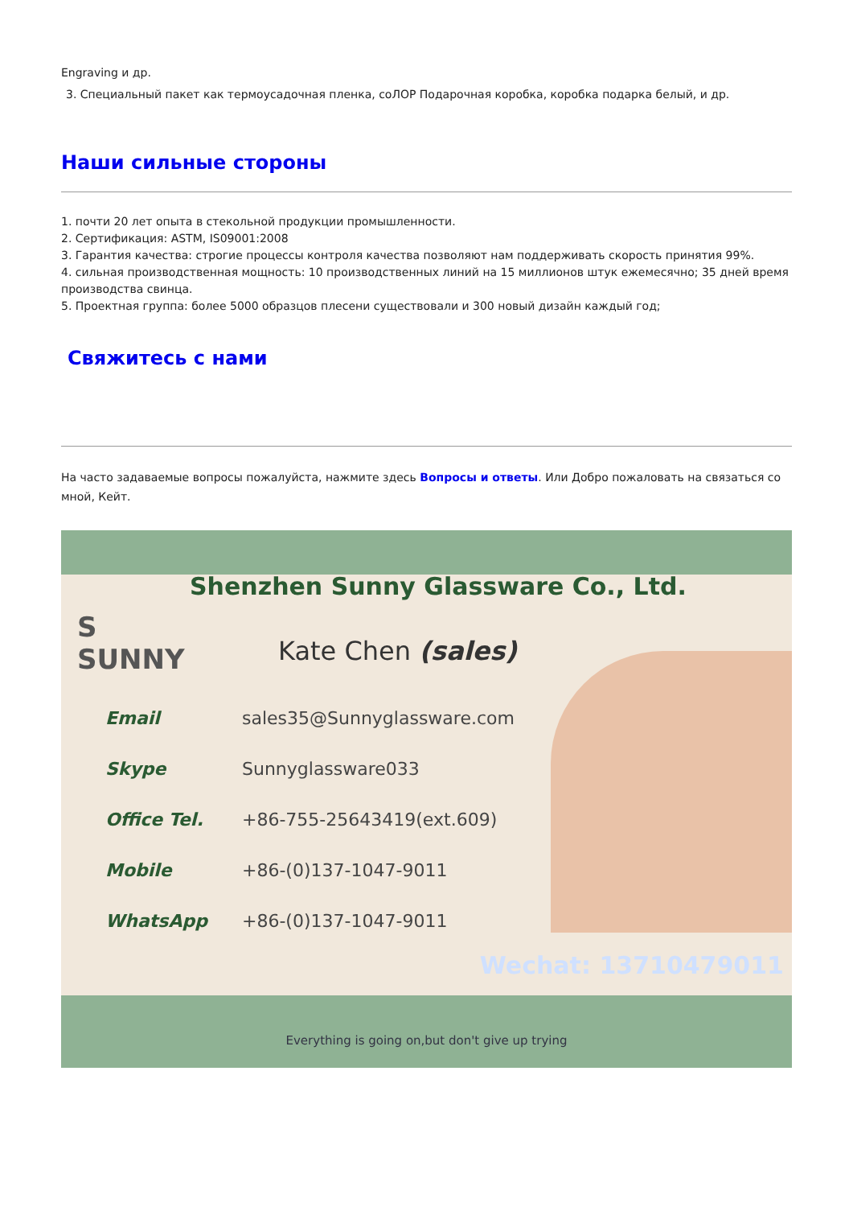Engraving и др.
3. Специальный пакет как термоусадочная пленка, соЛОР Подарочная коробка, коробка подарка белый, и др.
Наши сильные стороны
1. почти 20 лет опыта в стекольной продукции промышленности.
2. Сертификация: ASTM, IS09001:2008
3. Гарантия качества: строгие процессы контроля качества позволяют нам поддерживать скорость принятия 99%.
4. сильная производственная мощность: 10 производственных линий на 15 миллионов штук ежемесячно; 35 дней время производства свинца.
5. Проектная группа: более 5000 образцов плесени существовали и 300 новый дизайн каждый год;
Свяжитесь с нами
На часто задаваемые вопросы пожалуйста, нажмите здесь Вопросы и ответы. Или Добро пожаловать на связаться со мной, Кейт.
Shenzhen Sunny Glassware Co., Ltd.
S
SUNNY
Kate Chen (sales)
Email sales35@Sunnyglassware.com
Skype Sunnyglassware033
Office Tel. +86-755-25643419(ext.609)
Mobile +86-(0)137-1047-9011
WhatsApp +86-(0)137-1047-9011
Wechat: 13710479011
Everything is going on,but don't give up trying